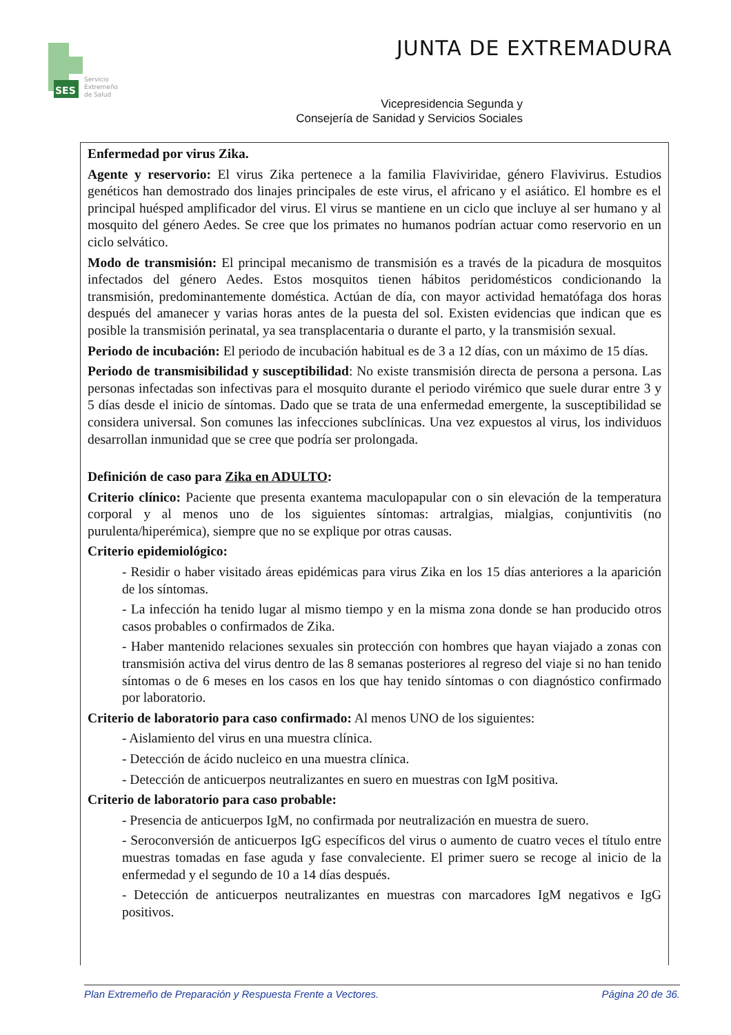SES
Servicio
Extremeño
de Salud
JUNTA DE EXTREMADURA
Vicepresidencia Segunda y
Consejería de Sanidad y Servicios Sociales
Enfermedad por virus Zika.
Agente y reservorio: El virus Zika pertenece a la familia Flaviviridae, género Flavivirus. Estudios genéticos han demostrado dos linajes principales de este virus, el africano y el asiático. El hombre es el principal huésped amplificador del virus. El virus se mantiene en un ciclo que incluye al ser humano y al mosquito del género Aedes. Se cree que los primates no humanos podrían actuar como reservorio en un ciclo selvático.
Modo de transmisión: El principal mecanismo de transmisión es a través de la picadura de mosquitos infectados del género Aedes. Estos mosquitos tienen hábitos peridomésticos condicionando la transmisión, predominantemente doméstica. Actúan de día, con mayor actividad hematófaga dos horas después del amanecer y varias horas antes de la puesta del sol. Existen evidencias que indican que es posible la transmisión perinatal, ya sea transplacentaria o durante el parto, y la transmisión sexual.
Periodo de incubación: El periodo de incubación habitual es de 3 a 12 días, con un máximo de 15 días.
Periodo de transmisibilidad y susceptibilidad: No existe transmisión directa de persona a persona. Las personas infectadas son infectivas para el mosquito durante el periodo virémico que suele durar entre 3 y 5 días desde el inicio de síntomas. Dado que se trata de una enfermedad emergente, la susceptibilidad se considera universal. Son comunes las infecciones subclínicas. Una vez expuestos al virus, los individuos desarrollan inmunidad que se cree que podría ser prolongada.
Definición de caso para Zika en ADULTO:
Criterio clínico: Paciente que presenta exantema maculopapular con o sin elevación de la temperatura corporal y al menos uno de los siguientes síntomas: artralgias, mialgias, conjuntivitis (no purulenta/hiperémica), siempre que no se explique por otras causas.
Criterio epidemiológico:
- Residir o haber visitado áreas epidémicas para virus Zika en los 15 días anteriores a la aparición de los síntomas.
- La infección ha tenido lugar al mismo tiempo y en la misma zona donde se han producido otros casos probables o confirmados de Zika.
- Haber mantenido relaciones sexuales sin protección con hombres que hayan viajado a zonas con transmisión activa del virus dentro de las 8 semanas posteriores al regreso del viaje si no han tenido síntomas o de 6 meses en los casos en los que hay tenido síntomas o con diagnóstico confirmado por laboratorio.
Criterio de laboratorio para caso confirmado: Al menos UNO de los siguientes:
- Aislamiento del virus en una muestra clínica.
- Detección de ácido nucleico en una muestra clínica.
- Detección de anticuerpos neutralizantes en suero en muestras con IgM positiva.
Criterio de laboratorio para caso probable:
- Presencia de anticuerpos IgM, no confirmada por neutralización en muestra de suero.
- Seroconversión de anticuerpos IgG específicos del virus o aumento de cuatro veces el título entre muestras tomadas en fase aguda y fase convaleciente. El primer suero se recoge al inicio de la enfermedad y el segundo de 10 a 14 días después.
- Detección de anticuerpos neutralizantes en muestras con marcadores IgM negativos e IgG positivos.
Plan Extremeño de Preparación y Respuesta Frente a Vectores. Página 20 de 36.